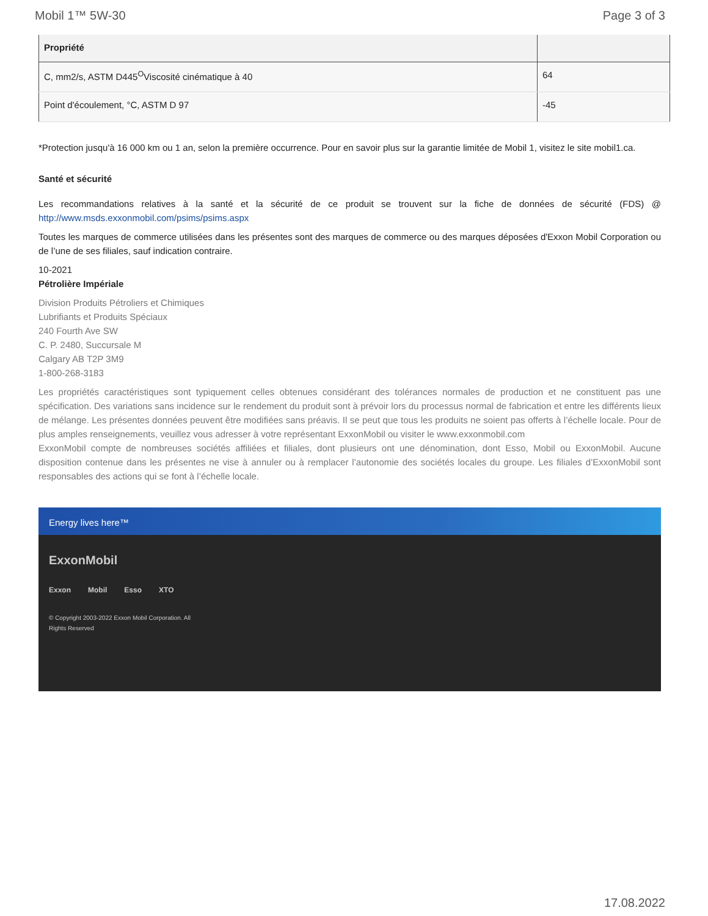Mobil 1™ 5W-30 Page 3 of 3
| Propriété | |
| --- | --- |
| C, mm2/s, ASTM D445<sup>O</sup>Viscosité cinématique à 40 | 64 |
| Point d'écoulement, °C, ASTM D 97 | -45 |
*Protection jusqu'à 16 000 km ou 1 an, selon la première occurrence. Pour en savoir plus sur la garantie limitée de Mobil 1, visitez le site mobil1.ca.
Santé et sécurité
Les recommandations relatives à la santé et la sécurité de ce produit se trouvent sur la fiche de données de sécurité (FDS) @ http://www.msds.exxonmobil.com/psims/psims.aspx
Toutes les marques de commerce utilisées dans les présentes sont des marques de commerce ou des marques déposées d'Exxon Mobil Corporation ou de l’une de ses filiales, sauf indication contraire.
10-2021
Pétrolière Impériale
Division Produits Pétroliers et Chimiques
Lubrifiants et Produits Spéciaux
240 Fourth Ave SW
C. P. 2480, Succursale M
Calgary AB T2P 3M9
1-800-268-3183
Les propriétés caractéristiques sont typiquement celles obtenues considérant des tolérances normales de production et ne constituent pas une spécification. Des variations sans incidence sur le rendement du produit sont à prévoir lors du processus normal de fabrication et entre les différents lieux de mélange. Les présentes données peuvent être modifiées sans préavis. Il se peut que tous les produits ne soient pas offerts à l’échelle locale. Pour de plus amples renseignements, veuillez vous adresser à votre représentant ExxonMobil ou visiter le www.exxonmobil.com
ExxonMobil compte de nombreuses sociétés affiliées et filiales, dont plusieurs ont une dénomination, dont Esso, Mobil ou ExxonMobil. Aucune disposition contenue dans les présentes ne vise à annuler ou à remplacer l’autonomie des sociétés locales du groupe. Les filiales d’ExxonMobil sont responsables des actions qui se font à l’échelle locale.
Energy lives here™
ExxonMobil
Exxon Mobil Esso XTO
© Copyright 2003-2022 Exxon Mobil Corporation. All
Rights Reserved
17.08.2022